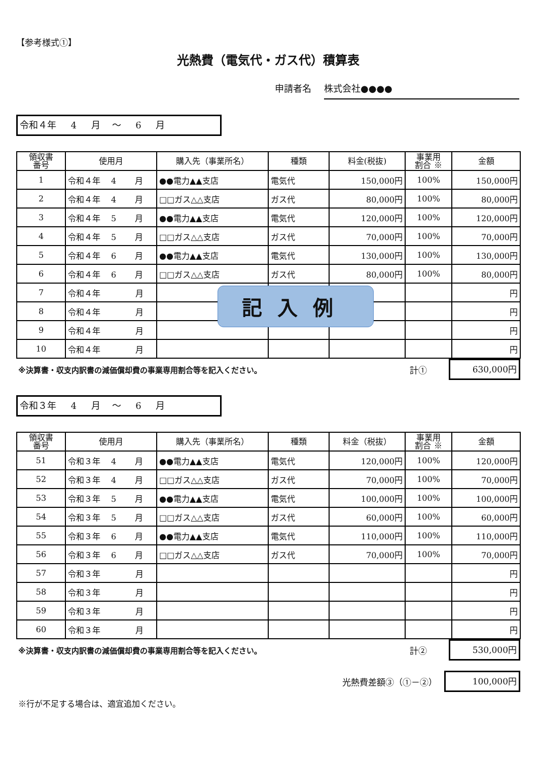【参考様式①】
光熱費（電気代・ガス代）積算表
申請者名 株式会社●●●●
令和４年 4 月 ～ 6 月
| 領収書 番号 | 使用月 | 購入先（事業所名） | 種類 | 料金(税抜) | 事業用 割合 ※ | 金額 |
| --- | --- | --- | --- | --- | --- | --- |
| 1 | 令和４年 4 月 | ●●電力▲▲支店 | 電気代 | 150,000円 | 100% | 150,000円 |
| 2 | 令和４年 4 月 | □□ガス△△支店 | ガス代 | 80,000円 | 100% | 80,000円 |
| 3 | 令和４年 5 月 | ●●電力▲▲支店 | 電気代 | 120,000円 | 100% | 120,000円 |
| 4 | 令和４年 5 月 | □□ガス△△支店 | ガス代 | 70,000円 | 100% | 70,000円 |
| 5 | 令和４年 6 月 | ●●電力▲▲支店 | 電気代 | 130,000円 | 100% | 130,000円 |
| 6 | 令和４年 6 月 | □□ガス△△支店 | ガス代 | 80,000円 | 100% | 80,000円 |
| 7 | 令和４年 月 | | | | | 円 |
| 8 | 令和４年 月 | | | | | 円 |
| 9 | 令和４年 月 | | | | | 円 |
| 10 | 令和４年 月 | | | | | 円 |
※決算書・収支内訳書の減価償却費の事業専用割合等を記入ください。 計①
630,000円
令和３年 4 月 ～ 6 月
| 領収書 番号 | 使用月 | 購入先（事業所名） | 種類 | 料金（税抜） | 事業用 割合 ※ | 金額 |
| --- | --- | --- | --- | --- | --- | --- |
| 51 | 令和３年 4 月 | ●●電力▲▲支店 | 電気代 | 120,000円 | 100% | 120,000円 |
| 52 | 令和３年 4 月 | □□ガス△△支店 | ガス代 | 70,000円 | 100% | 70,000円 |
| 53 | 令和３年 5 月 | ●●電力▲▲支店 | 電気代 | 100,000円 | 100% | 100,000円 |
| 54 | 令和３年 5 月 | □□ガス△△支店 | ガス代 | 60,000円 | 100% | 60,000円 |
| 55 | 令和３年 6 月 | ●●電力▲▲支店 | 電気代 | 110,000円 | 100% | 110,000円 |
| 56 | 令和３年 6 月 | □□ガス△△支店 | ガス代 | 70,000円 | 100% | 70,000円 |
| 57 | 令和３年 月 | | | | | 円 |
| 58 | 令和３年 月 | | | | | 円 |
| 59 | 令和３年 月 | | | | | 円 |
| 60 | 令和３年 月 | | | | | 円 |
※決算書・収支内訳書の減価償却費の事業専用割合等を記入ください。 計②
530,000円
光熱費差額③（①－②）
100,000円
※行が不足する場合は、適宜追加ください。
記入例